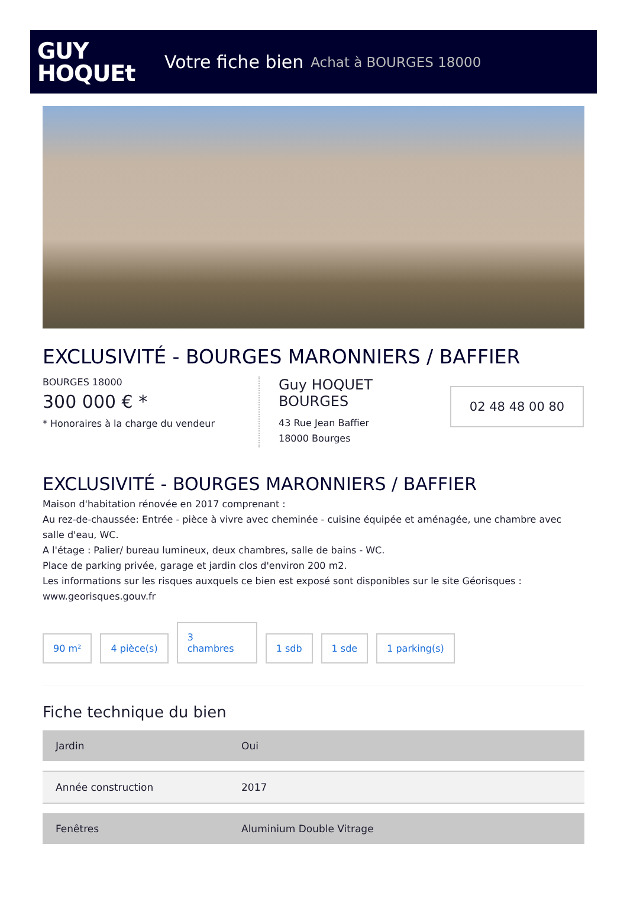GUY
HOQUEt
Votre fiche bien Achat à BOURGES 18000
EXCLUSIVITÉ - BOURGES MARONNIERS / BAFFIER
BOURGES 18000
300 000 € *
* Honoraires à la charge du vendeur
Guy HOQUET
BOURGES
43 Rue Jean Baffier
18000 Bourges
02 48 48 00 80
EXCLUSIVITÉ - BOURGES MARONNIERS / BAFFIER
Maison d'habitation rénovée en 2017 comprenant :
Au rez-de-chaussée: Entrée - pièce à vivre avec cheminée - cuisine équipée et aménagée, une chambre avec salle d'eau, WC.
A l'étage : Palier/ bureau lumineux, deux chambres, salle de bains - WC.
Place de parking privée, garage et jardin clos d'environ 200 m2.
Les informations sur les risques auxquels ce bien est exposé sont disponibles sur le site Géorisques : www.georisques.gouv.fr
90 m²
4 pièce(s)
3
chambres
1 sdb
1 sde
1 parking(s)
Fiche technique du bien
| Jardin | Oui |
| Année construction | 2017 |
| Fenêtres | Aluminium Double Vitrage |